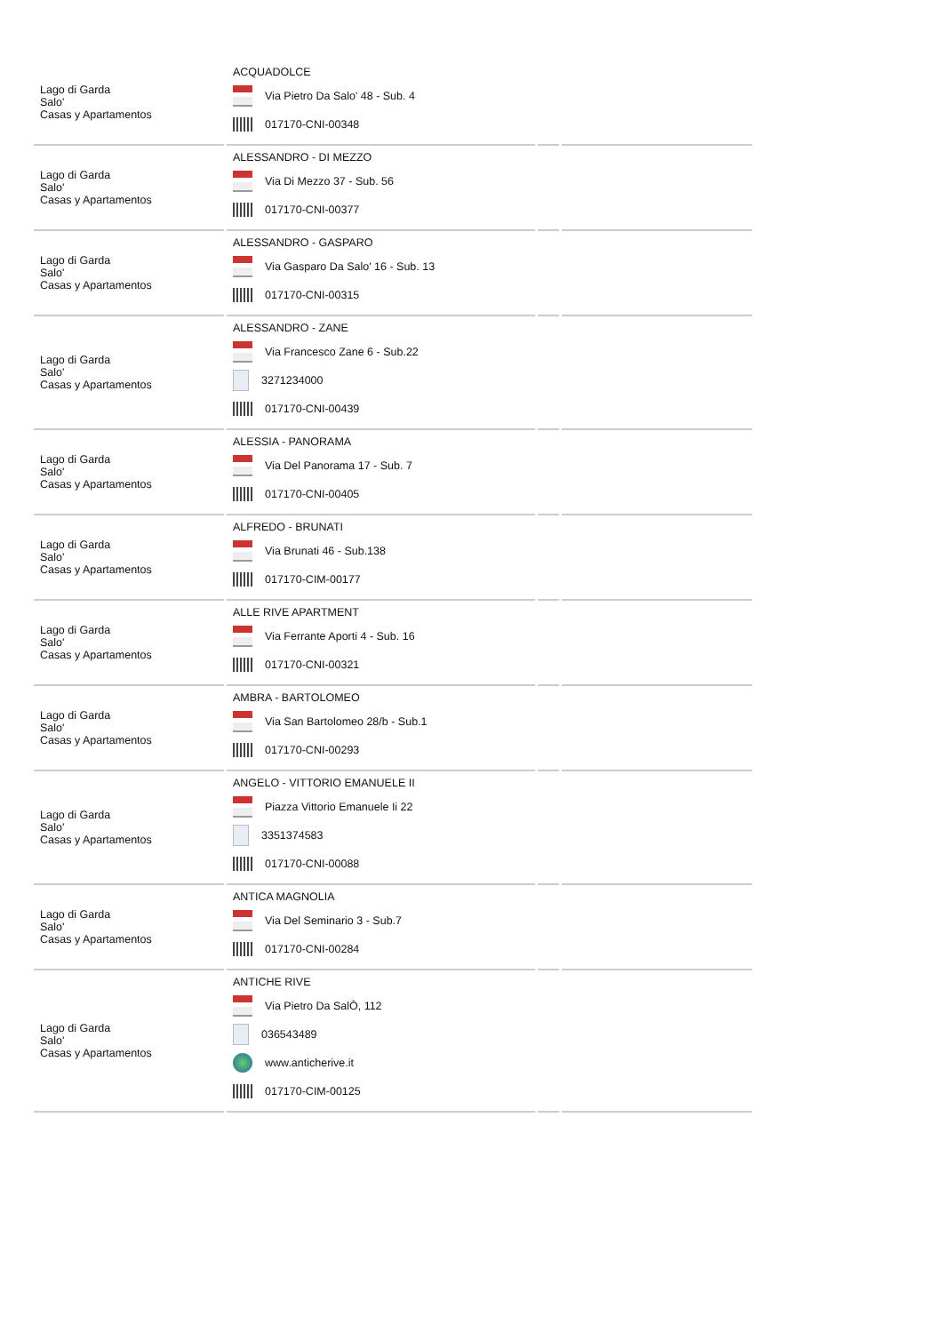| Lago di Garda Salo' Casas y Apartamentos | ACQUADOLCE Via Pietro Da Salo' 48 - Sub. 4 017170-CNI-00348 | | |
| Lago di Garda Salo' Casas y Apartamentos | ALESSANDRO - DI MEZZO Via Di Mezzo 37 - Sub. 56 017170-CNI-00377 | | |
| Lago di Garda Salo' Casas y Apartamentos | ALESSANDRO - GASPARO Via Gasparo Da Salo' 16 - Sub. 13 017170-CNI-00315 | | |
| Lago di Garda Salo' Casas y Apartamentos | ALESSANDRO - ZANE Via Francesco Zane 6 - Sub.22 3271234000 017170-CNI-00439 | | |
| Lago di Garda Salo' Casas y Apartamentos | ALESSIA - PANORAMA Via Del Panorama 17 - Sub. 7 017170-CNI-00405 | | |
| Lago di Garda Salo' Casas y Apartamentos | ALFREDO - BRUNATI Via Brunati 46 - Sub.138 017170-CIM-00177 | | |
| Lago di Garda Salo' Casas y Apartamentos | ALLE RIVE APARTMENT Via Ferrante Aporti 4 - Sub. 16 017170-CNI-00321 | | |
| Lago di Garda Salo' Casas y Apartamentos | AMBRA - BARTOLOMEO Via San Bartolomeo 28/b - Sub.1 017170-CNI-00293 | | |
| Lago di Garda Salo' Casas y Apartamentos | ANGELO - VITTORIO EMANUELE II Piazza Vittorio Emanuele Ii 22 3351374583 017170-CNI-00088 | | |
| Lago di Garda Salo' Casas y Apartamentos | ANTICA MAGNOLIA Via Del Seminario 3 - Sub.7 017170-CNI-00284 | | |
| Lago di Garda Salo' Casas y Apartamentos | ANTICHE RIVE Via Pietro Da SalÒ, 112 036543489 www.anticherive.it 017170-CIM-00125 | | |